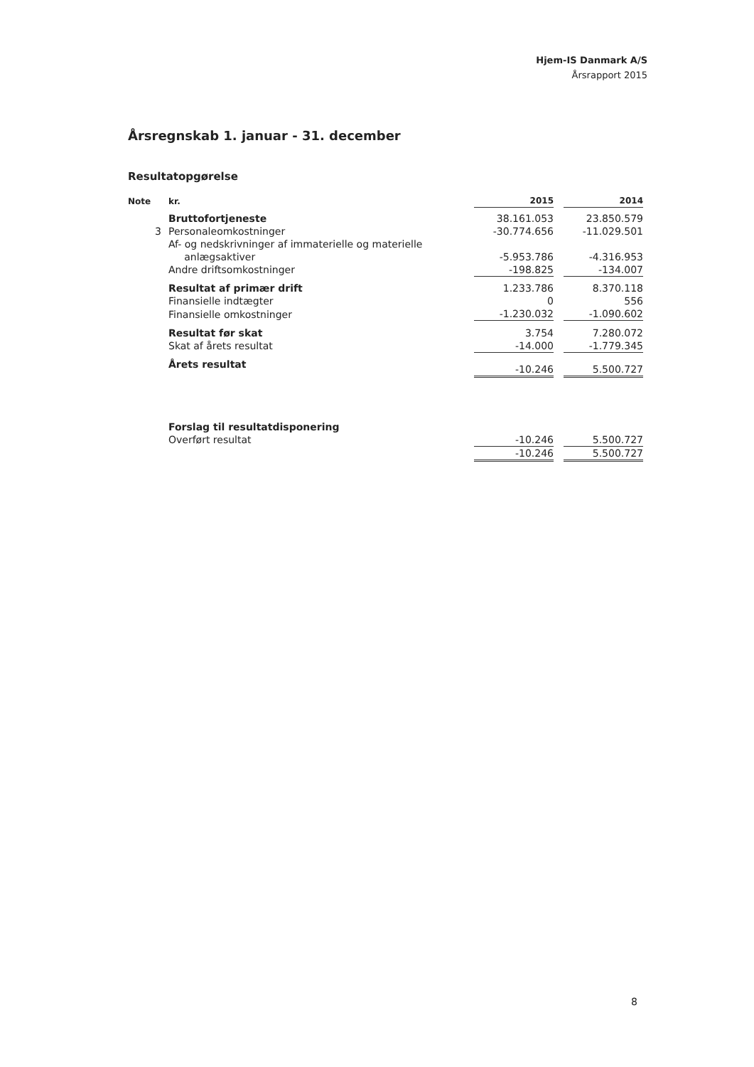Hjem-IS Danmark A/S
Årsrapport 2015
Årsregnskab 1. januar - 31. december
Resultatopgørelse
| Note | kr. | 2015 | | 2014 |
| --- | --- | --- | --- | --- |
| | Bruttofortjeneste | 38.161.053 | | 23.850.579 |
| 3 | Personaleomkostninger | -30.774.656 | | -11.029.501 |
| | Af- og nedskrivninger af immaterielle og materielle anlægsaktiver | -5.953.786 | | -4.316.953 |
| | Andre driftsomkostninger | -198.825 | | -134.007 |
| | Resultat af primær drift | 1.233.786 | | 8.370.118 |
| | Finansielle indtægter | 0 | | 556 |
| | Finansielle omkostninger | -1.230.032 | | -1.090.602 |
| | Resultat før skat | 3.754 | | 7.280.072 |
| | Skat af årets resultat | -14.000 | | -1.779.345 |
| | Årets resultat | -10.246 | | 5.500.727 |
| | Forslag til resultatdisponering | | | |
| | Overført resultat | -10.246 | | 5.500.727 |
| | | -10.246 | | 5.500.727 |
8